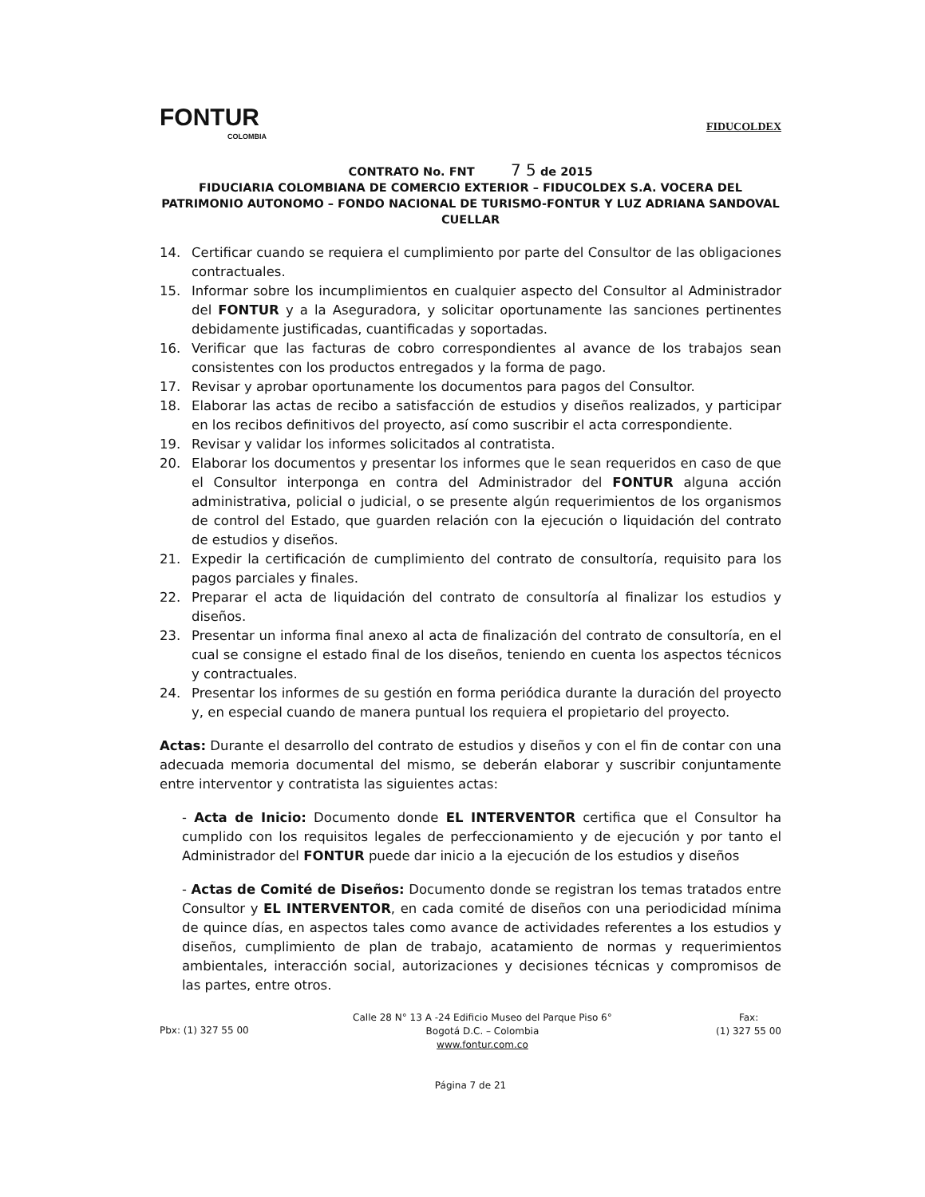FONTUR
COLOMBIA
FIDUCOLDEX
CONTRATO No. FNT 7 5 de 2015
FIDUCIARIA COLOMBIANA DE COMERCIO EXTERIOR – FIDUCOLDEX S.A. VOCERA DEL PATRIMONIO AUTONOMO – FONDO NACIONAL DE TURISMO-FONTUR Y LUZ ADRIANA SANDOVAL CUELLAR
14. Certificar cuando se requiera el cumplimiento por parte del Consultor de las obligaciones contractuales.
15. Informar sobre los incumplimientos en cualquier aspecto del Consultor al Administrador del FONTUR y a la Aseguradora, y solicitar oportunamente las sanciones pertinentes debidamente justificadas, cuantificadas y soportadas.
16. Verificar que las facturas de cobro correspondientes al avance de los trabajos sean consistentes con los productos entregados y la forma de pago.
17. Revisar y aprobar oportunamente los documentos para pagos del Consultor.
18. Elaborar las actas de recibo a satisfacción de estudios y diseños realizados, y participar en los recibos definitivos del proyecto, así como suscribir el acta correspondiente.
19. Revisar y validar los informes solicitados al contratista.
20. Elaborar los documentos y presentar los informes que le sean requeridos en caso de que el Consultor interponga en contra del Administrador del FONTUR alguna acción administrativa, policial o judicial, o se presente algún requerimientos de los organismos de control del Estado, que guarden relación con la ejecución o liquidación del contrato de estudios y diseños.
21. Expedir la certificación de cumplimiento del contrato de consultoría, requisito para los pagos parciales y finales.
22. Preparar el acta de liquidación del contrato de consultoría al finalizar los estudios y diseños.
23. Presentar un informa final anexo al acta de finalización del contrato de consultoría, en el cual se consigne el estado final de los diseños, teniendo en cuenta los aspectos técnicos y contractuales.
24. Presentar los informes de su gestión en forma periódica durante la duración del proyecto y, en especial cuando de manera puntual los requiera el propietario del proyecto.
Actas: Durante el desarrollo del contrato de estudios y diseños y con el fin de contar con una adecuada memoria documental del mismo, se deberán elaborar y suscribir conjuntamente entre interventor y contratista las siguientes actas:
- Acta de Inicio: Documento donde EL INTERVENTOR certifica que el Consultor ha cumplido con los requisitos legales de perfeccionamiento y de ejecución y por tanto el Administrador del FONTUR puede dar inicio a la ejecución de los estudios y diseños
- Actas de Comité de Diseños: Documento donde se registran los temas tratados entre Consultor y EL INTERVENTOR, en cada comité de diseños con una periodicidad mínima de quince días, en aspectos tales como avance de actividades referentes a los estudios y diseños, cumplimiento de plan de trabajo, acatamiento de normas y requerimientos ambientales, interacción social, autorizaciones y decisiones técnicas y compromisos de las partes, entre otros.
Pbx: (1) 327 55 00
Calle 28 N° 13 A -24 Edificio Museo del Parque Piso 6°
Bogotá D.C. – Colombia
www.fontur.com.co
Fax:
(1) 327 55 00
Página 7 de 21